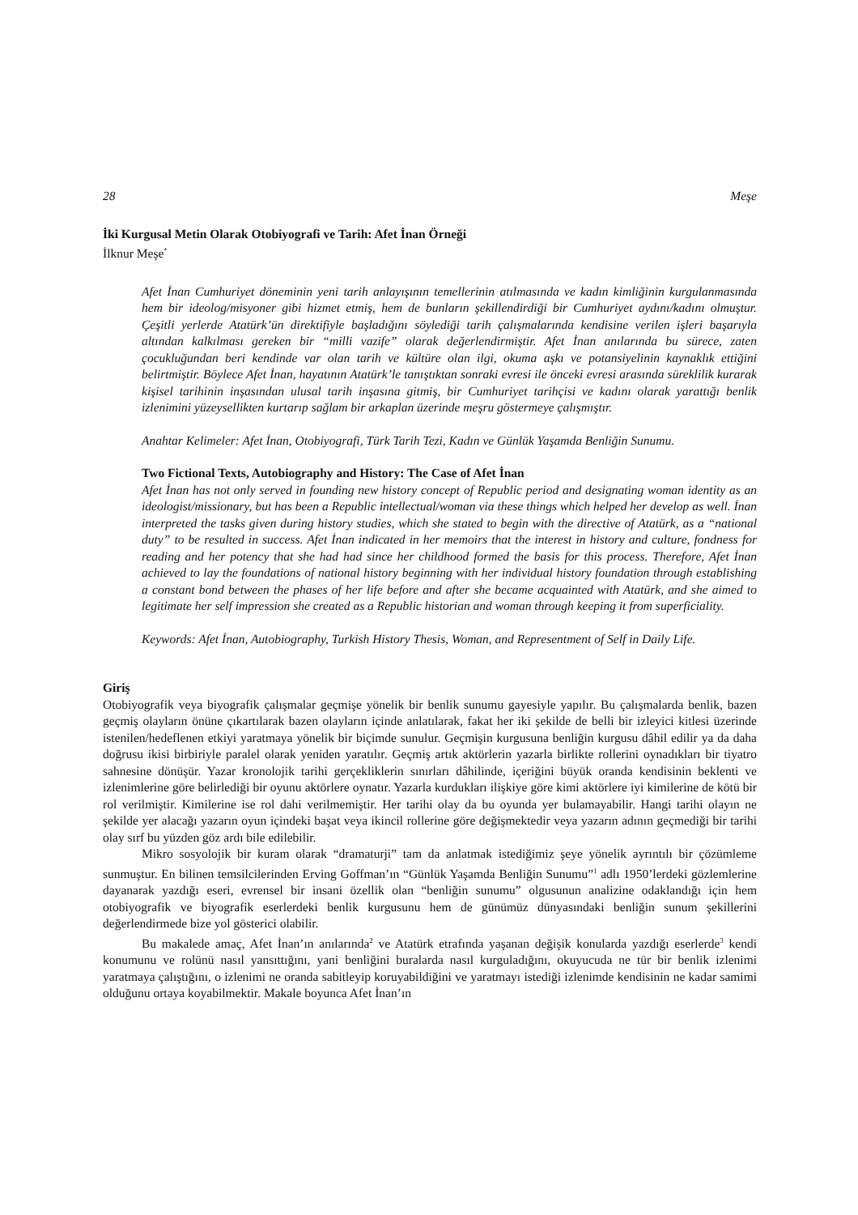28 Meşe
İki Kurgusal Metin Olarak Otobiyografi ve Tarih: Afet İnan Örneği
İlknur Meşe<sup>*</sup>
Afet İnan Cumhuriyet döneminin yeni tarih anlayışının temellerinin atılmasında ve kadın kimliğinin kurgulanmasında hem bir ideolog/misyoner gibi hizmet etmiş, hem de bunların şekillendirdiği bir Cumhuriyet aydını/kadını olmuştur. Çeşitli yerlerde Atatürk’ün direktifiyle başladığını söylediği tarih çalışmalarında kendisine verilen işleri başarıyla altından kalkılması gereken bir “milli vazife” olarak değerlendirmiştir. Afet İnan anılarında bu sürece, zaten çocukluğundan beri kendinde var olan tarih ve kültüre olan ilgi, okuma aşkı ve potansiyelinin kaynaklık ettiğini belirtmiştir. Böylece Afet İnan, hayatının Atatürk’le tanıştıktan sonraki evresi ile önceki evresi arasında süreklilik kurarak kişisel tarihinin inşasından ulusal tarih inşasına gitmiş, bir Cumhuriyet tarihçisi ve kadını olarak yarattığı benlik izlenimini yüzeysellikten kurtarıp sağlam bir arkaplan üzerinde meşru göstermeye çalışmıştır.
Anahtar Kelimeler: Afet İnan, Otobiyografi, Türk Tarih Tezi, Kadın ve Günlük Yaşamda Benliğin Sunumu.
Two Fictional Texts, Autobiography and History: The Case of Afet İnan
Afet İnan has not only served in founding new history concept of Republic period and designating woman identity as an ideologist/missionary, but has been a Republic intellectual/woman via these things which helped her develop as well. İnan interpreted the tasks given during history studies, which she stated to begin with the directive of Atatürk, as a “national duty” to be resulted in success. Afet İnan indicated in her memoirs that the interest in history and culture, fondness for reading and her potency that she had had since her childhood formed the basis for this process. Therefore, Afet İnan achieved to lay the foundations of national history beginning with her individual history foundation through establishing a constant bond between the phases of her life before and after she became acquainted with Atatürk, and she aimed to legitimate her self impression she created as a Republic historian and woman through keeping it from superficiality.
Keywords: Afet İnan, Autobiography, Turkish History Thesis, Woman, and Representment of Self in Daily Life.
Giriş
Otobiyografik veya biyografik çalışmalar geçmişe yönelik bir benlik sunumu gayesiyle yapılır. Bu çalışmalarda benlik, bazen geçmiş olayların önüne çıkartılarak bazen olayların içinde anlatılarak, fakat her iki şekilde de belli bir izleyici kitlesi üzerinde istenilen/hedeflenen etkiyi yaratmaya yönelik bir biçimde sunulur. Geçmişin kurgusuna benliğin kurgusu dâhil edilir ya da daha doğrusu ikisi birbiriyle paralel olarak yeniden yaratılır. Geçmiş artık aktörlerin yazarla birlikte rollerini oynadıkları bir tiyatro sahnesine dönüşür. Yazar kronolojik tarihi gerçekliklerin sınırları dâhilinde, içeriğini büyük oranda kendisinin beklenti ve izlenimlerine göre belirlediği bir oyunu aktörlere oynatır. Yazarla kurdukları ilişkiye göre kimi aktörlere iyi kimilerine de kötü bir rol verilmiştir. Kimilerine ise rol dahi verilmemiştir. Her tarihi olay da bu oyunda yer bulamayabilir. Hangi tarihi olayın ne şekilde yer alacağı yazarın oyun içindeki başat veya ikincil rollerine göre değişmektedir veya yazarın adının geçmediği bir tarihi olay sırf bu yüzden göz ardı bile edilebilir.
Mikro sosyolojik bir kuram olarak “dramaturji” tam da anlatmak istediğimiz şeye yönelik ayrıntılı bir çözümleme sunmuştur. En bilinen temsilcilerinden Erving Goffman’ın “Günlük Yaşamda Benliğin Sunumu”<sup>1</sup> adlı 1950’lerdeki gözlemlerine dayanarak yazdığı eseri, evrensel bir insani özellik olan “benliğin sunumu” olgusunun analizine odaklandığı için hem otobiyografik ve biyografik eserlerdeki benlik kurgusunu hem de günümüz dünyasındaki benliğin sunum şekillerini değerlendirmede bize yol gösterici olabilir.
Bu makalede amaç, Afet İnan’ın anılarında<sup>2</sup> ve Atatürk etrafında yaşanan değişik konularda yazdığı eserlerde<sup>3</sup> kendi konumunu ve rolünü nasıl yansıttığını, yani benliğini buralarda nasıl kurguladığını, okuyucuda ne tür bir benlik izlenimi yaratmaya çalıştığını, o izlenimi ne oranda sabitleyip koruyabildiğini ve yaratmayı istediği izlenimde kendisinin ne kadar samimi olduğunu ortaya koyabilmektir. Makale boyunca Afet İnan’ın